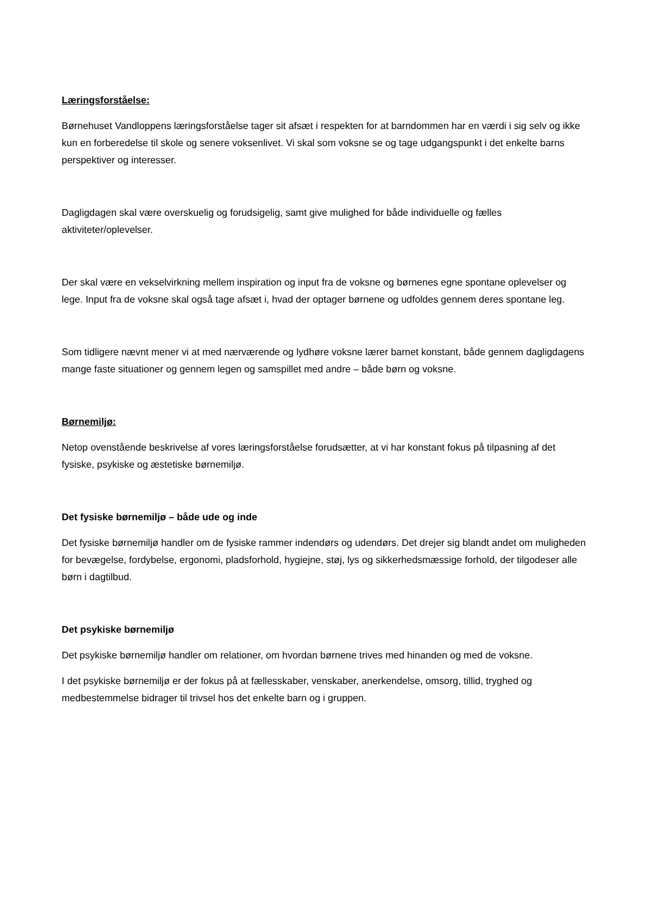Læringsforståelse:
Børnehuset Vandloppens læringsforståelse tager sit afsæt i respekten for at barndommen har en værdi i sig selv og ikke kun en forberedelse til skole og senere voksenlivet. Vi skal som voksne se og tage udgangspunkt i det enkelte barns perspektiver og interesser.
Dagligdagen skal være overskuelig og forudsigelig, samt give mulighed for både individuelle og fælles aktiviteter/oplevelser.
Der skal være en vekselvirkning mellem inspiration og input fra de voksne og børnenes egne spontane oplevelser og lege. Input fra de voksne skal også tage afsæt i, hvad der optager børnene og udfoldes gennem deres spontane leg.
Som tidligere nævnt mener vi at med nærværende og lydhøre voksne lærer barnet konstant, både gennem dagligdagens mange faste situationer og gennem legen og samspillet med andre – både børn og voksne.
Børnemiljø:
Netop ovenstående beskrivelse af vores læringsforståelse forudsætter, at vi har konstant fokus på tilpasning af det fysiske, psykiske og æstetiske børnemiljø.
Det fysiske børnemiljø – både ude og inde
Det fysiske børnemiljø handler om de fysiske rammer indendørs og udendørs. Det drejer sig blandt andet om muligheden for bevægelse, fordybelse, ergonomi, pladsforhold, hygiejne, støj, lys og sikkerhedsmæssige forhold, der tilgodeser alle børn i dagtilbud.
Det psykiske børnemiljø
Det psykiske børnemiljø handler om relationer, om hvordan børnene trives med hinanden og med de voksne.
I det psykiske børnemiljø er der fokus på at fællesskaber, venskaber, anerkendelse, omsorg, tillid, tryghed og medbestemmelse bidrager til trivsel hos det enkelte barn og i gruppen.